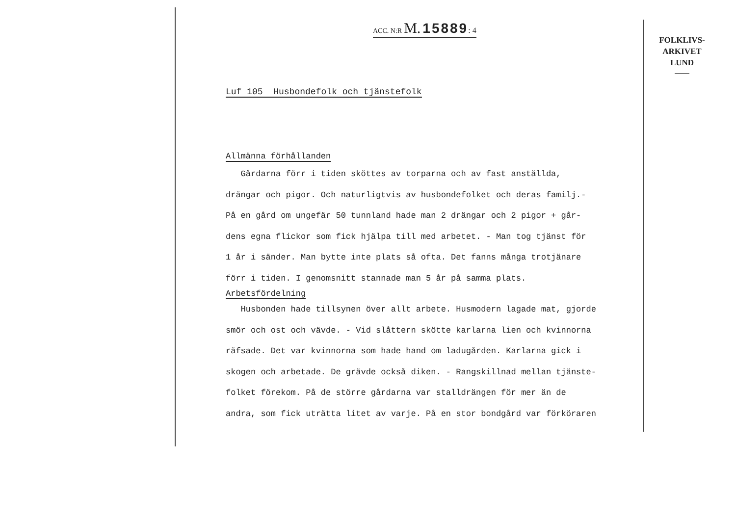ACC. N:R M. 15889: 4
Luf 105 Husbondefolk och tjänstefolk
Allmänna förhållanden
Gårdarna förr i tiden sköttes av torparna och av fast anställda,
drängar och pigor. Och naturligtvis av husbondefolket och deras familj.-
På en gård om ungefär 50 tunnland hade man 2 drängar och 2 pigor + går-
dens egna flickor som fick hjälpa till med arbetet. - Man tog tjänst för
1 år i sänder. Man bytte inte plats så ofta. Det fanns många trotjänare
förr i tiden. I genomsnitt stannade man 5 år på samma plats.
Arbetsfördelning
Husbonden hade tillsynen över allt arbete. Husmodern lagade mat, gjorde
smör och ost och vävde. - Vid slåttern skötte karlarna lien och kvinnorna
räfsade. Det var kvinnorna som hade hand om ladugården. Karlarna gick i
skogen och arbetade. De grävde också diken. - Rangskillnad mellan tjänste-
folket förekom. På de större gårdarna var stalldrängen för mer än de
andra, som fick uträtta litet av varje. På en stor bondgård var förköraren
FOLKLIVS-
ARKIVET
LUND